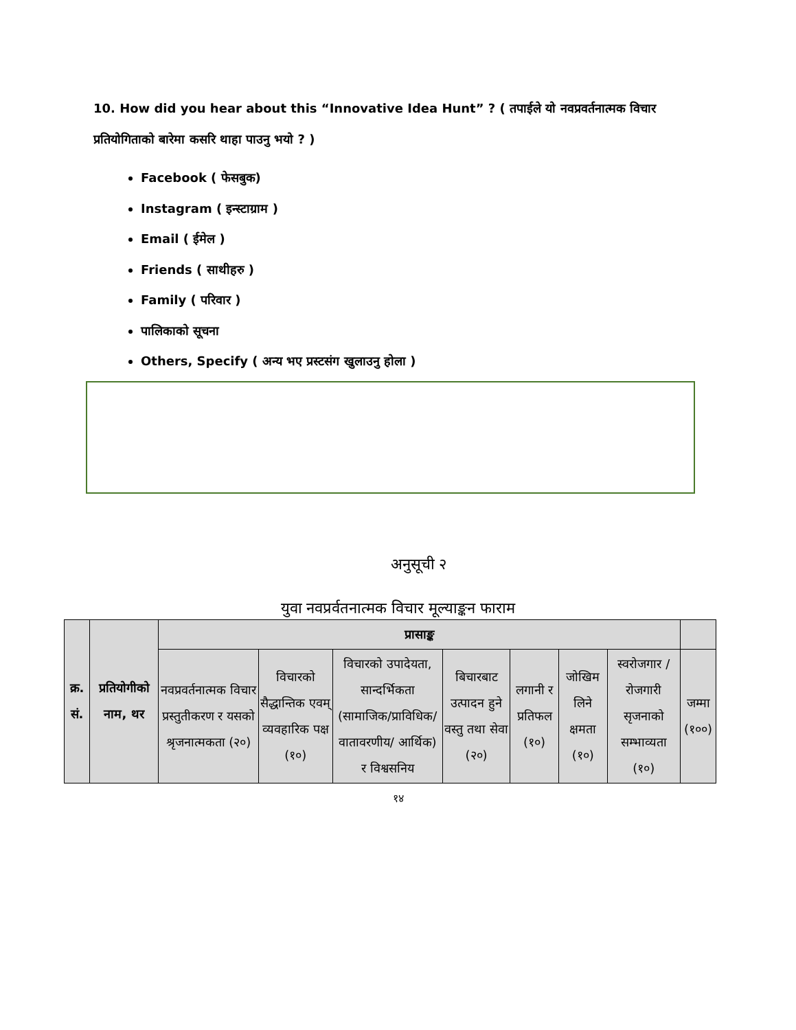10. How did you hear about this “Innovative Idea Hunt” ? ( तपाईले यो नवप्रवर्तनात्मक विचार प्रतियोगिताको बारेमा कसरि थाहा पाउनु भयो ? )
Facebook ( फेसबुक)
Instagram ( इन्स्टाग्राम )
Email ( ईमेल )
Friends ( साथीहरु )
Family ( परिवार )
पालिकाको सूचना
Others, Specify ( अन्य भए प्रस्टसंग खुलाउनु होला )
अनुसूची २
युवा नवप्रर्वतनात्मक विचार मूल्याङ्कन फाराम
| क्र. सं. | प्रतियोगीको नाम, थर | प्रासाङ्क | | | | | | | |
| --- | --- | --- | --- | --- | --- | --- | --- | --- | --- |
| | | नवप्रवर्तनात्मक विचार प्रस्तुतीकरण र यसको श्रृजनात्मकता (२०) | विचारको सैद्धान्तिक एवम् व्यवहारिक पक्ष (१०) | विचारको उपादेयता, सान्दर्भिकता (सामाजिक/प्राविधिक/वातावरणीय/ आर्थिक) र विश्वसनिय | बिचारबाट उत्पादन हुने वस्तु तथा सेवा (२०) | लगानी र प्रतिफल (१०) | जोखिम लिने क्षमता (१०) | स्वरोजगार /रोजगारी सृजनाको सम्भाव्यता (१०) | जम्मा (१००) |
१४